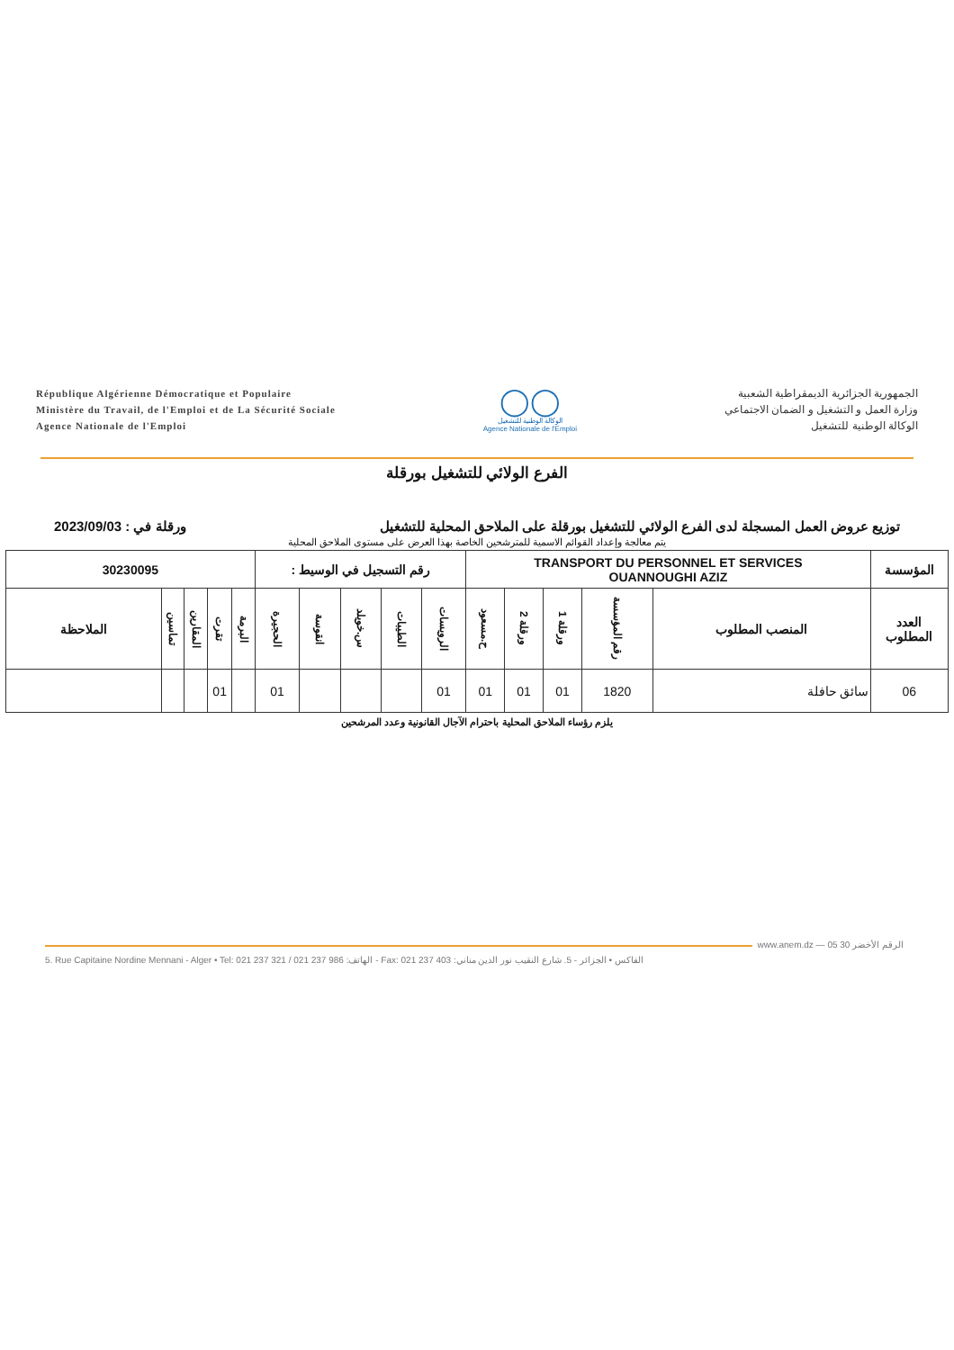République Algérienne Démocratique et Populaire
Ministère du Travail, de l'Emploi et de La Sécurité Sociale
Agence Nationale de l'Emploi
◯◯
الوكالة الوطنية للتشغيل
Agence Nationale de l'Emploi
الجمهورية الجزائرية الديمقراطية الشعبية
وزارة العمل و التشغيل و الضمان الاجتماعي
الوكالة الوطنية للتشغيل
الفرع الولائي للتشغيل بورقلة
توزيع عروض العمل المسجلة لدى الفرع الولائي للتشغيل بورقلة على الملاحق المحلية للتشغيل ورقلة في : 2023/09/03
يتم معالجة وإعداد القوائم الاسمية للمترشحين الخاصة بهذا العرض على مستوى الملاحق المحلية
| المؤسسة | TRANSPORT DU PERSONNEL ET SERVICES OUANNOUGHI AZIZ | | | | | رقم التسجيل في الوسيط : | | | | | 30230095 | | | | |
| --- | --- | --- | --- | --- | --- | --- | --- | --- | --- | --- | --- | --- | --- | --- | --- |
| العدد المطلوب | المنصب المطلوب | رقم المؤسسة | ورقلة 1 | ورقلة 2 | ح.مسعود | الرويسات | الطيبات | س.خويلد | انقوسة | الحجيرة | البرمة | تقرت | المقارين | تماسين | الملاحظة |
| 06 | سائق حافلة | 1820 | 01 | 01 | 01 | 01 | | | | 01 | | 01 | | | |
يلزم رؤساء الملاحق المحلية باحترام الآجال القانونية وعدد المرشحين
www.anem.dz — الرقم الأخضر 30 05
5. Rue Capitaine Nordine Mennani - Alger • Tel: 021 237 321 / 021 237 986 :الهاتف - Fax: 021 237 403 :الفاكس • الجزائر - 5. شارع النقيب نور الدين مناني